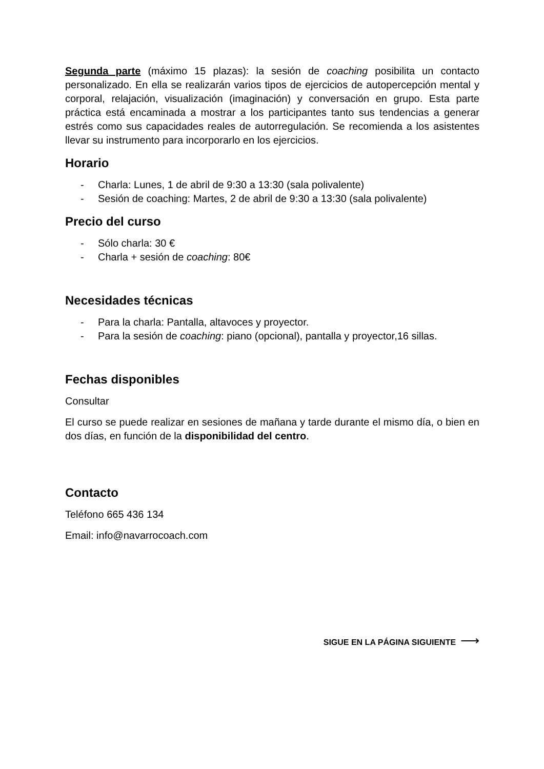Segunda parte (máximo 15 plazas): la sesión de coaching posibilita un contacto personalizado. En ella se realizarán varios tipos de ejercicios de autopercepción mental y corporal, relajación, visualización (imaginación) y conversación en grupo. Esta parte práctica está encaminada a mostrar a los participantes tanto sus tendencias a generar estrés como sus capacidades reales de autorregulación. Se recomienda a los asistentes llevar su instrumento para incorporarlo en los ejercicios.
Horario
- Charla: Lunes, 1 de abril de 9:30 a 13:30 (sala polivalente)
- Sesión de coaching: Martes, 2 de abril de 9:30 a 13:30 (sala polivalente)
Precio del curso
- Sólo charla: 30 €
- Charla + sesión de coaching: 80€
Necesidades técnicas
- Para la charla: Pantalla, altavoces y proyector.
- Para la sesión de coaching: piano (opcional), pantalla y proyector,16 sillas.
Fechas disponibles
Consultar
El curso se puede realizar en sesiones de mañana y tarde durante el mismo día, o bien en dos días, en función de la disponibilidad del centro.
Contacto
Teléfono 665 436 134
Email: info@navarrocoach.com
SIGUE EN LA PÁGINA SIGUIENTE ⟶